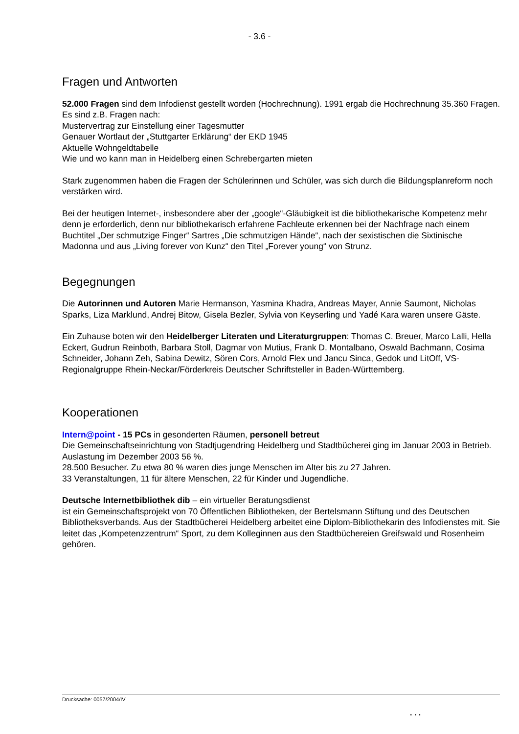- 3.6 -
Fragen und Antworten
52.000 Fragen sind dem Infodienst gestellt worden (Hochrechnung). 1991 ergab die Hochrechnung 35.360 Fragen. Es sind z.B. Fragen nach:
Mustervertrag zur Einstellung einer Tagesmutter
Genauer Wortlaut der „Stuttgarter Erklärung“ der EKD 1945
Aktuelle Wohngeldtabelle
Wie und wo kann man in Heidelberg einen Schrebergarten mieten
Stark zugenommen haben die Fragen der Schülerinnen und Schüler, was sich durch die Bildungsplanreform noch verstärken wird.
Bei der heutigen Internet-, insbesondere aber der „google“-Gläubigkeit ist die bibliothekarische Kompetenz mehr denn je erforderlich, denn nur bibliothekarisch erfahrene Fachleute erkennen bei der Nachfrage nach einem Buchtitel „Der schmutzige Finger“ Sartres „Die schmutzigen Hände“, nach der sexistischen die Sixtinische Madonna und aus „Living forever von Kunz“ den Titel „Forever young“ von Strunz.
Begegnungen
Die Autorinnen und Autoren Marie Hermanson, Yasmina Khadra, Andreas Mayer, Annie Saumont, Nicholas Sparks, Liza Marklund, Andrej Bitow, Gisela Bezler, Sylvia von Keyserling und Yadé Kara waren unsere Gäste.
Ein Zuhause boten wir den Heidelberger Literaten und Literaturgruppen: Thomas C. Breuer, Marco Lalli, Hella Eckert, Gudrun Reinboth, Barbara Stoll, Dagmar von Mutius, Frank D. Montalbano, Oswald Bachmann, Cosima Schneider, Johann Zeh, Sabina Dewitz, Sören Cors, Arnold Flex und Jancu Sinca, Gedok und LitOff, VS-Regionalgruppe Rhein-Neckar/Förderkreis Deutscher Schriftsteller in Baden-Württemberg.
Kooperationen
Intern@point - 15 PCs in gesonderten Räumen, personell betreut
Die Gemeinschaftseinrichtung von Stadtjugendring Heidelberg und Stadtbücherei ging im Januar 2003 in Betrieb.
Auslastung im Dezember 2003 56 %.
28.500 Besucher. Zu etwa 80 % waren dies junge Menschen im Alter bis zu 27 Jahren.
33 Veranstaltungen, 11 für ältere Menschen, 22 für Kinder und Jugendliche.
Deutsche Internetbibliothek dib – ein virtueller Beratungsdienst
ist ein Gemeinschaftsprojekt von 70 Öffentlichen Bibliotheken, der Bertelsmann Stiftung und des Deutschen Bibliotheksverbands. Aus der Stadtbücherei Heidelberg arbeitet eine Diplom-Bibliothekarin des Infodienstes mit. Sie leitet das „Kompetenzzentrum“ Sport, zu dem Kolleginnen aus den Stadtbüchereien Greifswald und Rosenheim gehören.
Drucksache: 0057/2004/IV
. . .